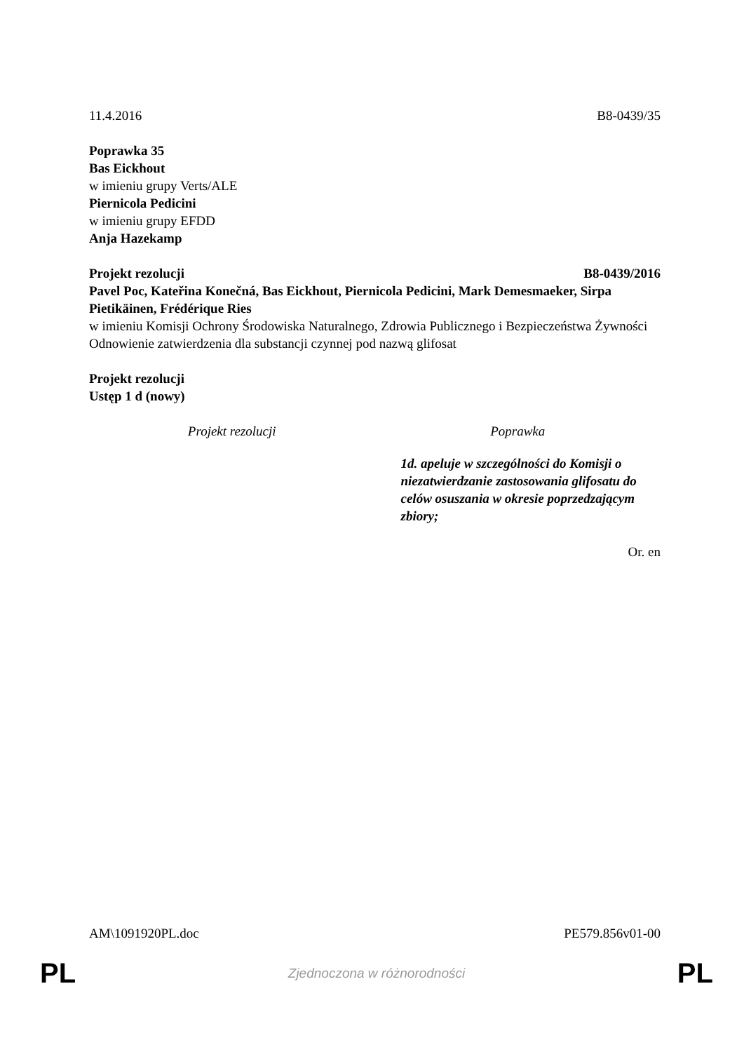11.4.2016 B8-0439/35
Poprawka 35
Bas Eickhout
w imieniu grupy Verts/ALE
Piernicola Pedicini
w imieniu grupy EFDD
Anja Hazekamp
Projekt rezolucji B8-0439/2016
Pavel Poc, Kateřina Konečná, Bas Eickhout, Piernicola Pedicini, Mark Demesmaeker, Sirpa Pietikäinen, Frédérique Ries
w imieniu Komisji Ochrony Środowiska Naturalnego, Zdrowia Publicznego i Bezpieczeństwa Żywności
Odnowienie zatwierdzenia dla substancji czynnej pod nazwą glifosat
Projekt rezolucji
Ustęp 1 d (nowy)
| Projekt rezolucji | Poprawka |
| --- | --- |
| | 1d. apeluje w szczególności do Komisji o niezatwierdzanie zastosowania glifosatu do celów osuszania w okresie poprzedzającym zbiory; |
Or. en
AM\1091920PL.doc PE579.856v01-00
PL Zjednoczona w różnorodności PL